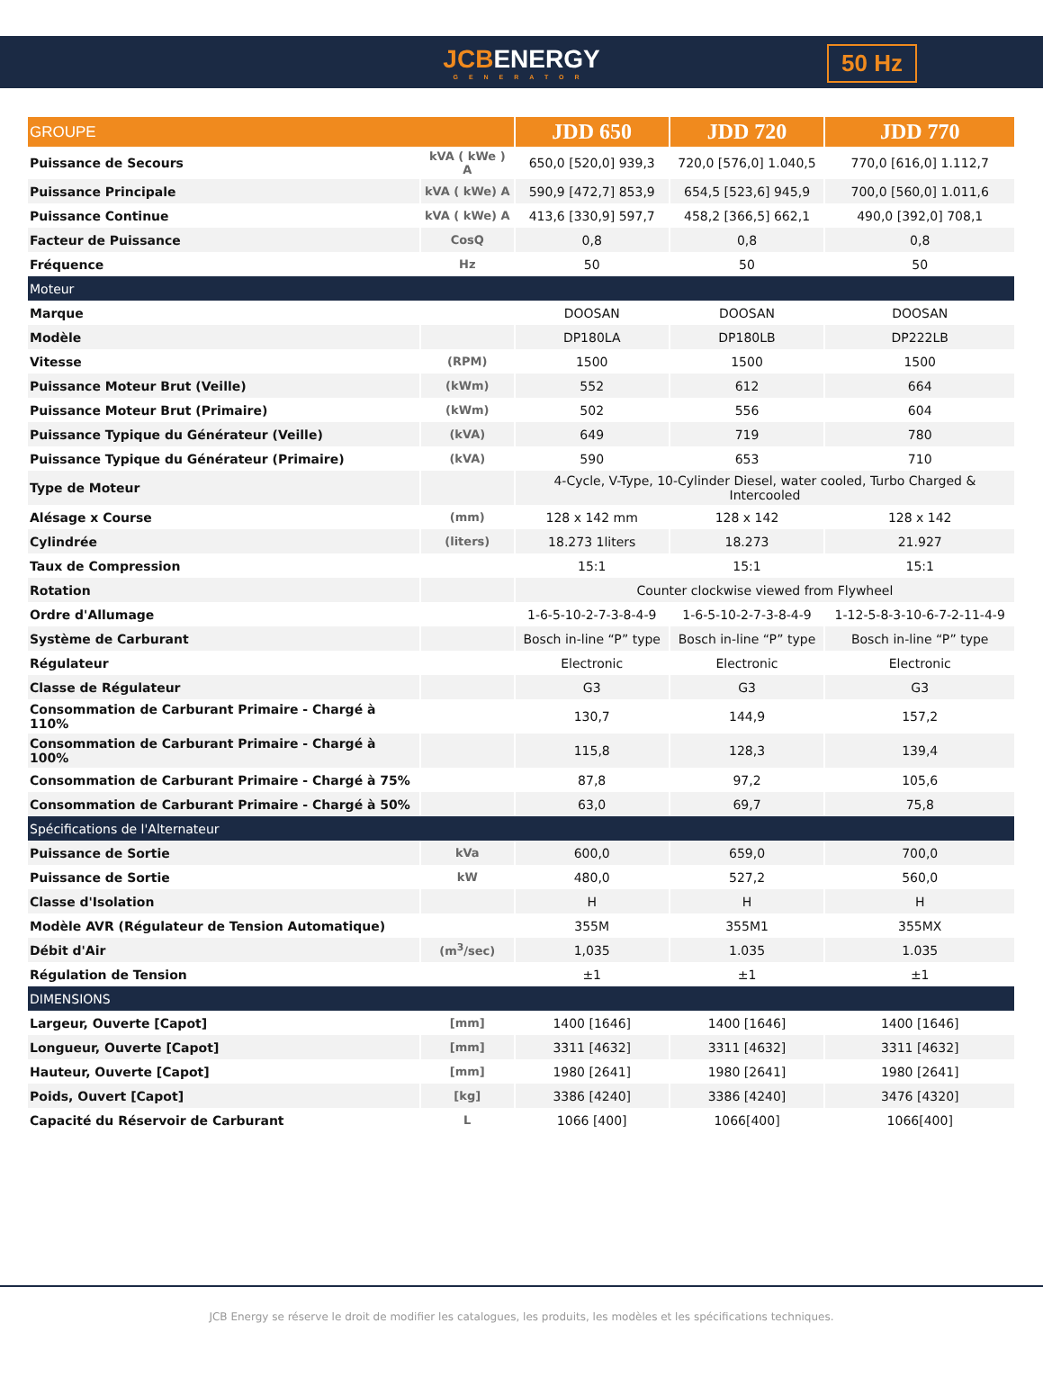JCBENERGY
GENERATOR
50 Hz
| GROUPE | | JDD 650 | JDD 720 | JDD 770 |
| --- | --- | --- | --- | --- |
| Puissance de Secours | kVA ( kWe ) A | 650,0 [520,0] 939,3 | 720,0 [576,0] 1.040,5 | 770,0 [616,0] 1.112,7 |
| Puissance Principale | kVA ( kWe) A | 590,9 [472,7] 853,9 | 654,5 [523,6] 945,9 | 700,0 [560,0] 1.011,6 |
| Puissance Continue | kVA ( kWe) A | 413,6 [330,9] 597,7 | 458,2 [366,5] 662,1 | 490,0 [392,0] 708,1 |
| Facteur de Puissance | CosQ | 0,8 | 0,8 | 0,8 |
| Fréquence | Hz | 50 | 50 | 50 |
| Moteur | | | | |
| Marque | | DOOSAN | DOOSAN | DOOSAN |
| Modèle | | DP180LA | DP180LB | DP222LB |
| Vitesse | (RPM) | 1500 | 1500 | 1500 |
| Puissance Moteur Brut (Veille) | (kWm) | 552 | 612 | 664 |
| Puissance Moteur Brut (Primaire) | (kWm) | 502 | 556 | 604 |
| Puissance Typique du Générateur (Veille) | (kVA) | 649 | 719 | 780 |
| Puissance Typique du Générateur (Primaire) | (kVA) | 590 | 653 | 710 |
| Type de Moteur | | 4-Cycle, V-Type, 10-Cylinder Diesel, water cooled, Turbo Charged & Intercooled | | |
| Alésage x Course | (mm) | 128 x 142 mm | 128 x 142 | 128 x 142 |
| Cylindrée | (liters) | 18.273 1liters | 18.273 | 21.927 |
| Taux de Compression | | 15:1 | 15:1 | 15:1 |
| Rotation | | Counter clockwise viewed from Flywheel | | |
| Ordre d'Allumage | | 1-6-5-10-2-7-3-8-4-9 | 1-6-5-10-2-7-3-8-4-9 | 1-12-5-8-3-10-6-7-2-11-4-9 |
| Système de Carburant | | Bosch in-line “P” type | Bosch in-line “P” type | Bosch in-line “P” type |
| Régulateur | | Electronic | Electronic | Electronic |
| Classe de Régulateur | | G3 | G3 | G3 |
| Consommation de Carburant Primaire - Chargé à 110% | | 130,7 | 144,9 | 157,2 |
| Consommation de Carburant Primaire - Chargé à 100% | | 115,8 | 128,3 | 139,4 |
| Consommation de Carburant Primaire - Chargé à 75% | | 87,8 | 97,2 | 105,6 |
| Consommation de Carburant Primaire - Chargé à 50% | | 63,0 | 69,7 | 75,8 |
| Spécifications de l'Alternateur | | | | |
| Puissance de Sortie | kVa | 600,0 | 659,0 | 700,0 |
| Puissance de Sortie | kW | 480,0 | 527,2 | 560,0 |
| Classe d'Isolation | | H | H | H |
| Modèle AVR (Régulateur de Tension Automatique) | | 355M | 355M1 | 355MX |
| Débit d'Air | (m<sup>3</sup>/sec) | 1,035 | 1.035 | 1.035 |
| Régulation de Tension | | ±1 | ±1 | ±1 |
| DIMENSIONS | | | | |
| Largeur, Ouverte [Capot] | [mm] | 1400 [1646] | 1400 [1646] | 1400 [1646] |
| Longueur, Ouverte [Capot] | [mm] | 3311 [4632] | 3311 [4632] | 3311 [4632] |
| Hauteur, Ouverte [Capot] | [mm] | 1980 [2641] | 1980 [2641] | 1980 [2641] |
| Poids, Ouvert [Capot] | [kg] | 3386 [4240] | 3386 [4240] | 3476 [4320] |
| Capacité du Réservoir de Carburant | L | 1066 [400] | 1066[400] | 1066[400] |
JCB Energy se réserve le droit de modifier les catalogues, les produits, les modèles et les spécifications techniques.